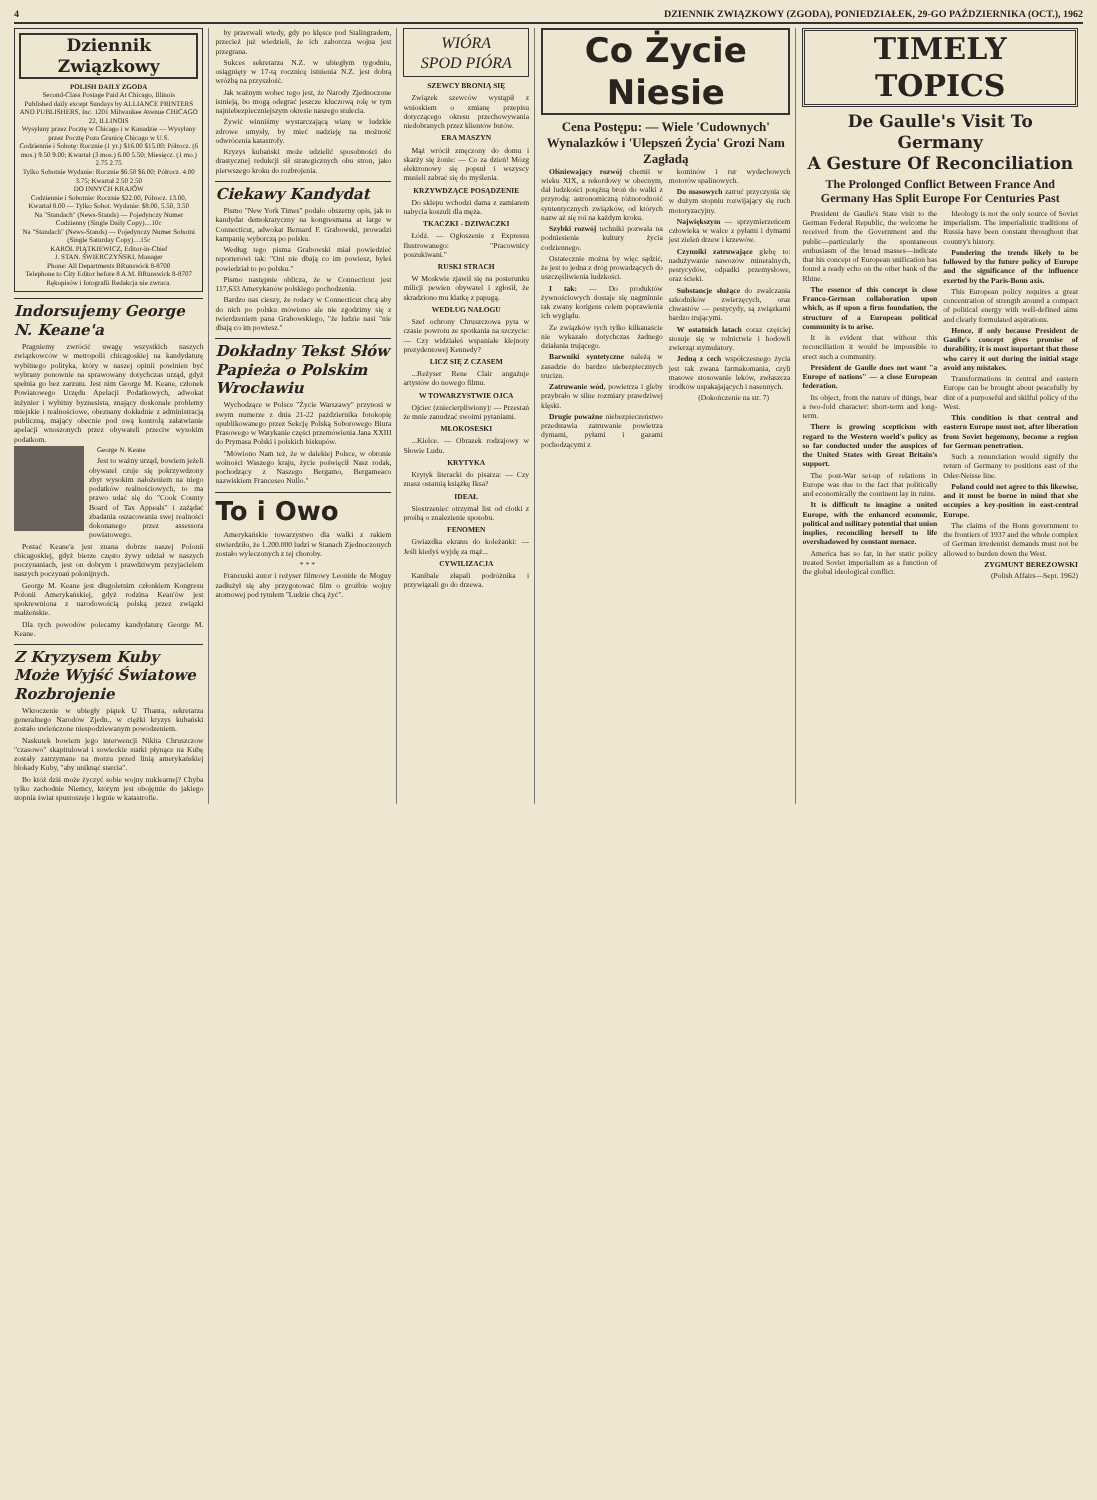4 DZIENNIK ZWIĄZKOWY (ZGODA), PONIEDZIAŁEK, 29-GO PAŹDZIERNIKA (OCT.), 1962
Dziennik Związkowy
POLISH DAILY ZGODA
Second-Class Postage Paid At Chicago, Illinois
Published daily except Sundays by ALLIANCE PRINTERS AND PUBLISHERS, Inc. 1201 Milwaukee Avenue CHICAGO 22, ILLINOIS
Wysyłany przez Pocztę w Chicago i w Kanadzie — Wysyłany przez Pocztę Poza Granicę Chicago w U.S.
Codziennie i Sobotę: Rocznie (1 yr.) $16.00 $15.00; Półrocz. (6 mos.) 9.50 9.00; Kwartał (3 mos.) 6.00 5.50; Miesięcz. (1 mo.) 2.75 2.75
Tylko Sobotnie Wydanie: Rocznie $6.50 $6.00; Półrocz. 4.00 3.75; Kwartał 2.50 2.50
DO INNYCH KRAJÓW
Codziennie i Sobotnie: Rocznie $22.00, Półrocz. 13.00, Kwartał 8.00 — Tylko Sobot. Wydanie: $8.00, 5.50, 3.50
Na "Standach" (News-Stands) — Pojedynczy Numer Codzienny (Single Daily Copy)....10c
Na "Standach" (News-Stands) — Pojedynczy Numer Sobotni (Single Saturday Copy)....15c
KAROL PIĄTKIEWICZ, Editor-in-Chief
J. STAN. ŚWIERCZYŃSKI, Manager
Phone: All Departments BRunswick 8-8700
Telephone to City Editor before 8 A.M. BRunswick 8-8707
Rękopisów i fotografii Redakcja nie zwraca.
Indorsujemy George N. Keane'a
Pragniemy zwrócić uwagę wszystkich naszych związkowców w metropolii chicagoskiej na kandydaturę wybitnego polityka, który w naszej opinii powinien być wybrany ponownie na sprawowany dotychczas urząd, gdyż spełnia go bez zarzutu. Jest nim George M. Keane, członek Powiatowego Urzędu Apelacji Podatkowych, adwokat inżynier i wybitny byznesista, znający doskonale problemy miejskie i realnościowe, obeznany dokładnie z administracją publiczną, mający obecnie pod swą kontrolą załatwianie apelacji wnoszonych przez obywateli przeciw wysokim podatkom.
George N. Keane
Jest to ważny urząd, bowiem jeżeli obywatel czuje się pokrzywdzony zbyt wysokim nałożeniem na niego podatków realnościowych, to ma prawo udać się do "Cook County Board of Tax Appeals" i zażądać zbadania oszacowania swej realności dokonanego przez assessora powiatowego.
Postać Keane'a jest znana dobrze naszej Polonii chicagoskiej, gdyż bierze często żywy udział w naszych poczynaniach, jest on dobrym i prawdziwym przyjacielem naszych poczynań polonijnych.
George M. Keane jest długoletnim członkiem Kongresu Polonii Amerykańskiej, gdyż rodzina Kean'ów jest spokrewniona z narodowością polską przez związki małżeńskie.
Dla tych powodów polecamy kandydaturę George M. Keane.
Z Kryzysem Kuby Może Wyjść Światowe Rozbrojenie
Wkroczenie w ubiegły piątek U Thanta, sekretarza generalnego Narodów Zjedn., w ciężki kryzys kubański zostało uwieńczone niespodziewanym powodzeniem.
Naskutek bowiem jego interwencji Nikita Chruszczow "czasowo" skapitulował i sowieckie statki płynące na Kubę zostały zatrzymane na morzu przed linią amerykańskiej blokady Kuby, "aby uniknąć starcia".
Bo któż dziś może życzyć sobie wojny nuklearnej? Chyba tylko zachodnie Niemcy, którym jest obojętnie do jakiego stopnia świat spustoszeje i legnie w katastrofie.
by przerwali wtedy, gdy po klęsce pod Stalingradem, przecież już wiedzieli, że ich zaborcza wojna jest przegrana.
Sukces sekretarza N.Z. w ubiegłym tygodniu, osiągnięty w 17-tą rocznicę istnienia N.Z. jest dobrą wróżbą na przyszłość.
Jak ważnym wobec tego jest, że Narody Zjednoczone istnieją, bo mogą odegrać jeszcze kluczową rolę w tym najniebezpieczniejszym okresie naszego stulecia.
Żywić winniśmy wystarczającą wiarę w ludzkie zdrowe umysły, by mieć nadzieję na możność odwrócenia katastrofy.
Kryzys kubański może udzielić sposobności do drastycznej redukcji sił strategicznych obu stron, jako pierwszego kroku do rozbrojenia.
Ciekawy Kandydat
Pismo "New York Times" podało obszerny opis, jak to kandydat demokratyczny na kongresmana at large w Connecticut, adwokat Bernard F. Grabowski, prowadzi kampanię wyborczą po polsku.
Według tego pisma Grabowski miał powiedzieć reporterowi tak: "Oni nie dbają co im powiesz, byleś powiedział to po polsku."
Pismo następnie oblicza, że w Connecticut jest 117,633 Amerykanów polskiego pochodzenia.
Bardzo nas cieszy, że rodacy w Connecticut chcą aby do nich po polsku mówiono ale nie zgodzimy się z twierdzeniem pana Grabowskiego, "że ludzie nasi "nie dbają co im powiesz."
Dokładny Tekst Słów Papieża o Polskim Wrocławiu
Wychodzące w Polsce "Życie Warszawy" przynosi w swym numerze z dnia 21-22 października fotokopię opublikowanego przez Sekcję Polską Soborowego Biura Prasowego w Watykanie części przemówienia Jana XXIII do Prymasa Polski i polskich biskupów.
"Mówiono Nam też, że w dalekiej Polsce, w obronie wolności Waszego kraju, życie poświęcił Nasz rodak, pochodzący z Naszego Bergamo, Bergameaco nazwiskiem Franceseo Nullo."
To i Owo
Amerykańskie towarzystwo dla walki z rakiem stwierdziło, że 1.200.000 ludzi w Stanach Zjednoczonych zostało wyleczonych z tej choroby.
* * *
Francuski autor i reżyser filmowy Leonide de Moguy zadłużył się aby przygotować film o groźbie wojny atomowej pod tytułem "Ludzie chcą żyć".
WIÓRA
SPOD PIÓRA
SZEWCY BRONIĄ SIĘ
Związek szewców wystąpił z wnioskiem o zmianę przepisu dotyczącego okresu przechowywania niedobranych przez klientów butów.
ERA MASZYN
Mąż wrócił zmęczony do domu i skarży się żonie: — Co za dzień! Mózg elektronowy się popsuł i wszyscy musieli zabrać się do myślenia.
KRZYWDZĄCE POSĄDZENIE
Do sklepu wchodzi dama z zamiarem nabycia koszuli dla męża.
TKACZKI - DZIWACZKI
Łódź. — Ogłoszenie z Expressu Ilustrowanego: "Pracownicy poszukiwani."
RUSKI STRACH
W Moskwie zjawił się na posterunku milicji pewien obywatel i zgłosił, że skradziono mu klatkę z papugą.
WEDŁUG NAŁOGU
Szef ochrony Chruszczowa pyta w czasie powrotu ze spotkania na szczycie: — Czy widziałeś wspaniałe klejnoty prezydentowej Kennedy?
LICZ SIĘ Z CZASEM
...Reżyser Rene Clair angażuje artystów do nowego filmu.
W TOWARZYSTWIE OJCA
Ojciec (zniecierpliwiony): — Przestań że mnie zanudzać swoimi pytaniami.
MŁOKOSESKI
...Kielce. — Obrazek rodzajowy w Słowie Ludu.
KRYTYKA
Krytyk literacki do pisarza: — Czy znasz ostatnią książkę Iksa?
IDEAŁ
Siostrzeniec otrzymał list od ciotki z prośbą o znalezienie sposobu.
FENOMEN
Gwiazdka ekranu do koleżanki: — Jeśli kiedyś wyjdę za mąż...
CYWILIZACJA
Kanibale złapali podróżnika i przywiązali go do drzewa.
Co Życie Niesie
Cena Postępu: — Wiele 'Cudownych' Wynalazków i 'Ulepszeń Życia' Grozi Nam Zagładą
Olśniewający rozwój chemii w wieku XIX, a rekordowy w obecnym, dał ludzkości potężną broń do walki z przyrodą: astronomiczną różnorodność syntentycznych związków, od których nazw aż się roi na każdym kroku.
Szybki rozwój techniki pozwala na podniesienie kultury życia codziennego.
Ostatecznie można by więc sądzić, że jest to jedna z dróg prowadzących do uszczęśliwienia ludzkości.
I tak: — Do produktów żywnościowych dostaje się nagminnie tak zwany korigens celem poprawienia ich wyglądu.
Ze związków tych tylko kilkanaście nie wykazało dotychczas żadnego działania trującego.
Barwniki syntetyczne należą w zasadzie do bardzo niebezpiecznych trucizn.
Zatruwanie wód, powietrza i gleby przybrało w silne rozmiary prawdziwej klęski.
Drugie poważne niebezpieczeństwo przedstawia zatruwanie powietrza dymami, pyłami i gazami pochodzącymi z
kominów i rur wydechowych motorów spalinowych.
Do masowych zatruć przyczynia się w dużym stopniu rozwijający się ruch motoryzacyjny.
Największym — sprzymierzeńcem człowieka w walce z pyłami i dymami jest zieleń drzew i krzewów.
Czynniki zatruwające glebę to: nadużywanie nawozów mineralnych, pestycydów, odpadki przemysłowe, oraz ścieki.
Substancje służące do zwalczania szkodników zwierzęcych, oraz chwastów — pestycydy, są związkami bardzo trującymi.
W ostatnich latach coraz częściej stosuje się w rolnictwie i hodowli zwierząt stymulatory.
Jedną z cech współczesnego życia jest tak zwana farmakomania, czyli masowe stosowanie leków, zwłaszcza środków uspakajających i nasennych.
(Dokończenie na str. 7)
TIMELY TOPICS
De Gaulle's Visit To Germany
A Gesture Of Reconciliation
The Prolonged Conflict Between France And Germany Has Split Europe For Centuries Past
President de Gaulle's State visit to the German Federal Republic, the welcome he received from the Government and the public—particularly the spontaneous enthusiasm of the broad masses—indicate that his concept of European unification has found a ready echo on the other bank of the Rhine.
The essence of this concept is close Franco-German collaboration upon which, as if upon a firm foundation, the structure of a European political community is to arise.
It is evident that without this reconciliation it would be impossible to erect such a community.
President de Gaulle does not want "a Europe of nations" — a close European federation.
Its object, from the nature of things, bear a two-fold character: short-term and long-term.
There is growing scepticism with regard to the Western world's policy as so far conducted under the auspices of the United States with Great Britain's support.
The post-War set-up of relations in Europe was due to the fact that politically and economically the continent lay in ruins.
It is difficult to imagine a united Europe, with the enhanced economic, political and military potential that union implies, reconciling herself to life overshadowed by constant menace.
America has so far, in her static policy treated Soviet imperialism as a function of the global ideological conflict.
Ideology is not the only source of Soviet imperialism. The imperialistic traditions of Russia have been constant throughout that country's history.
Pondering the trends likely to be followed by the future policy of Europe and the significance of the influence exerted by the Paris-Bonn axis.
This European policy requires a great concentration of strength around a compact of political energy with well-defined aims and clearly formulated aspirations.
Hence, if only because President de Gaulle's concept gives promise of durability, it is most important that those who carry it out during the initial stage avoid any mistakes.
Transformations in central and eastern Europe can be brought about peacefully by dint of a purposeful and skilful policy of the West.
This condition is that central and eastern Europe must not, after liberation from Soviet hegemony, become a region for German penetration.
Such a renunciation would signify the return of Germany to positions east of the Oder-Neisse line.
Poland could not agree to this likewise, and it must be borne in mind that she occupies a key-position in east-central Europe.
The claims of the Bonn government to the frontiers of 1937 and the whole complex of German irredentist demands must not be allowed to burden down the West.
ZYGMUNT BEREZOWSKI
(Polish Affairs—Sept. 1962)